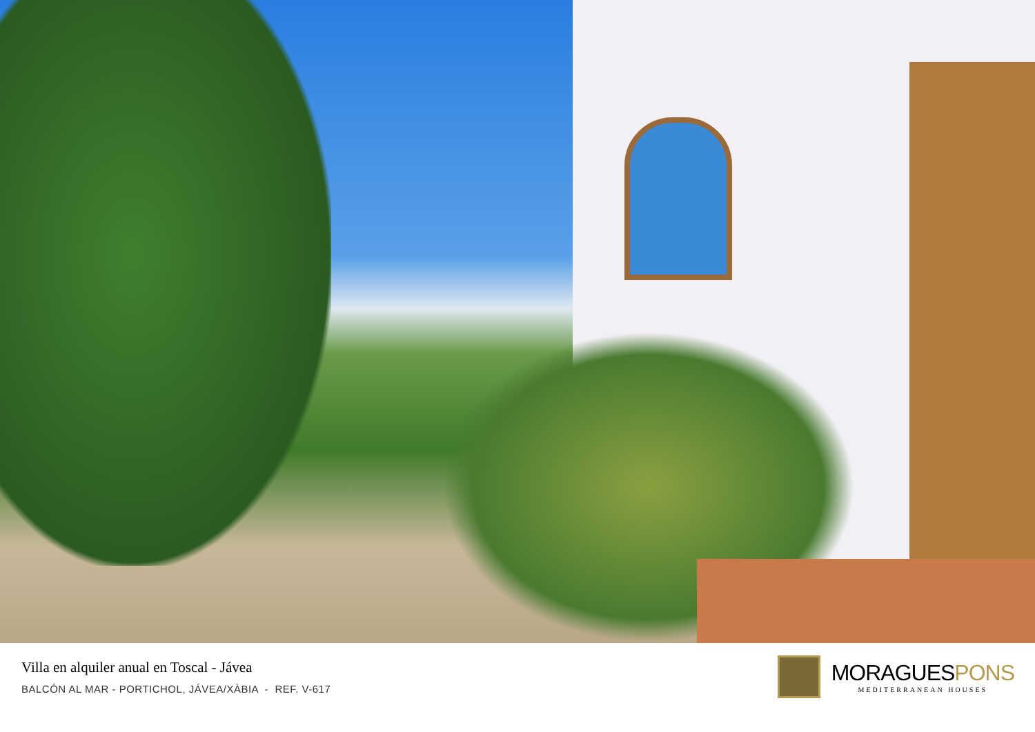Villa en alquiler anual en Toscal - Jávea
BALCÓN AL MAR - PORTICHOL, JÁVEA/XÀBIA - REF. V-617
MORAGUESPONS
MEDITERRANEAN HOUSES